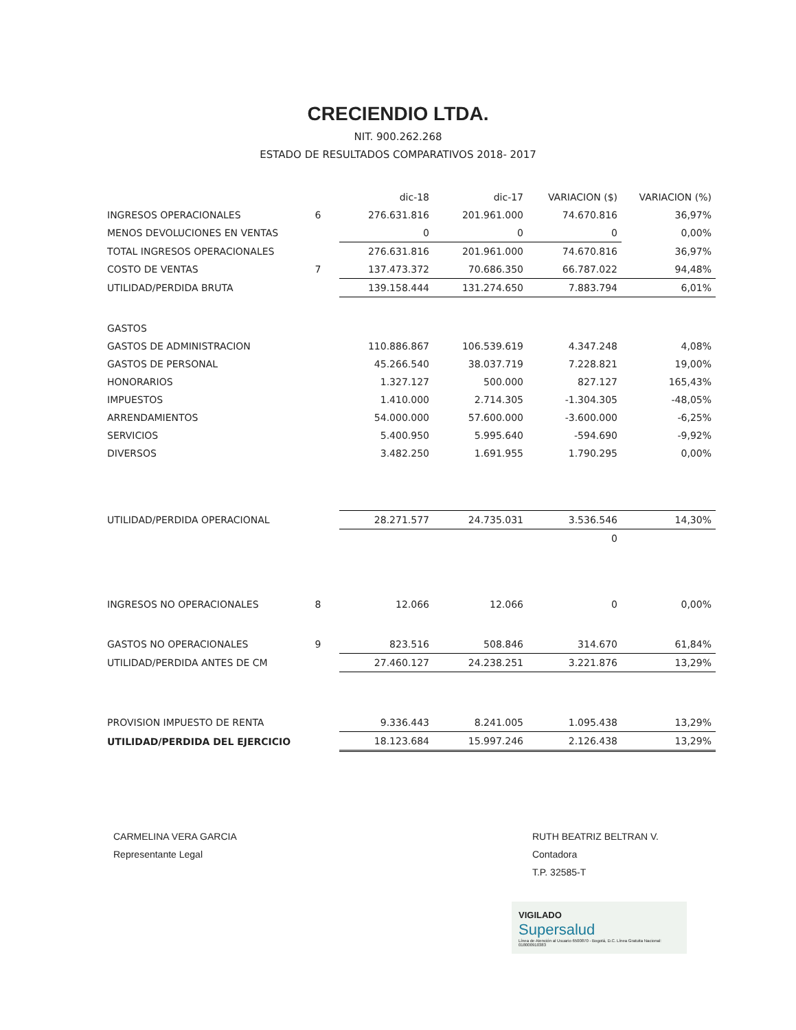CRECIENDIO LTDA.
NIT. 900.262.268
ESTADO DE RESULTADOS COMPARATIVOS 2018- 2017
| | | dic-18 | dic-17 | VARIACION ($) | VARIACION (%) |
| INGRESOS OPERACIONALES | 6 | 276.631.816 | 201.961.000 | 74.670.816 | 36,97% |
| MENOS DEVOLUCIONES EN VENTAS | | 0 | 0 | 0 | 0,00% |
| TOTAL INGRESOS OPERACIONALES | | 276.631.816 | 201.961.000 | 74.670.816 | 36,97% |
| COSTO DE VENTAS | 7 | 137.473.372 | 70.686.350 | 66.787.022 | 94,48% |
| UTILIDAD/PERDIDA BRUTA | | 139.158.444 | 131.274.650 | 7.883.794 | 6,01% |
| GASTOS | | | | | |
| GASTOS DE ADMINISTRACION | | 110.886.867 | 106.539.619 | 4.347.248 | 4,08% |
| GASTOS DE PERSONAL | | 45.266.540 | 38.037.719 | 7.228.821 | 19,00% |
| HONORARIOS | | 1.327.127 | 500.000 | 827.127 | 165,43% |
| IMPUESTOS | | 1.410.000 | 2.714.305 | -1.304.305 | -48,05% |
| ARRENDAMIENTOS | | 54.000.000 | 57.600.000 | -3.600.000 | -6,25% |
| SERVICIOS | | 5.400.950 | 5.995.640 | -594.690 | -9,92% |
| DIVERSOS | | 3.482.250 | 1.691.955 | 1.790.295 | 0,00% |
| UTILIDAD/PERDIDA OPERACIONAL | | 28.271.577 | 24.735.031 | 3.536.546 | 14,30% |
| | | | | 0 | |
| INGRESOS NO OPERACIONALES | 8 | 12.066 | 12.066 | 0 | 0,00% |
| GASTOS NO OPERACIONALES | 9 | 823.516 | 508.846 | 314.670 | 61,84% |
| UTILIDAD/PERDIDA ANTES DE CM | | 27.460.127 | 24.238.251 | 3.221.876 | 13,29% |
| PROVISION IMPUESTO DE RENTA | | 9.336.443 | 8.241.005 | 1.095.438 | 13,29% |
| UTILIDAD/PERDIDA DEL EJERCICIO | | 18.123.684 | 15.997.246 | 2.126.438 | 13,29% |
CARMELINA VERA GARCIA
Representante Legal
RUTH BEATRIZ BELTRAN V.
Contadora
T.P. 32585-T
VIGILADO
Supersalud
Línea de Atención al Usuario 6500870 - Bogotá, D.C. Línea Gratuita Nacional: 018000910383